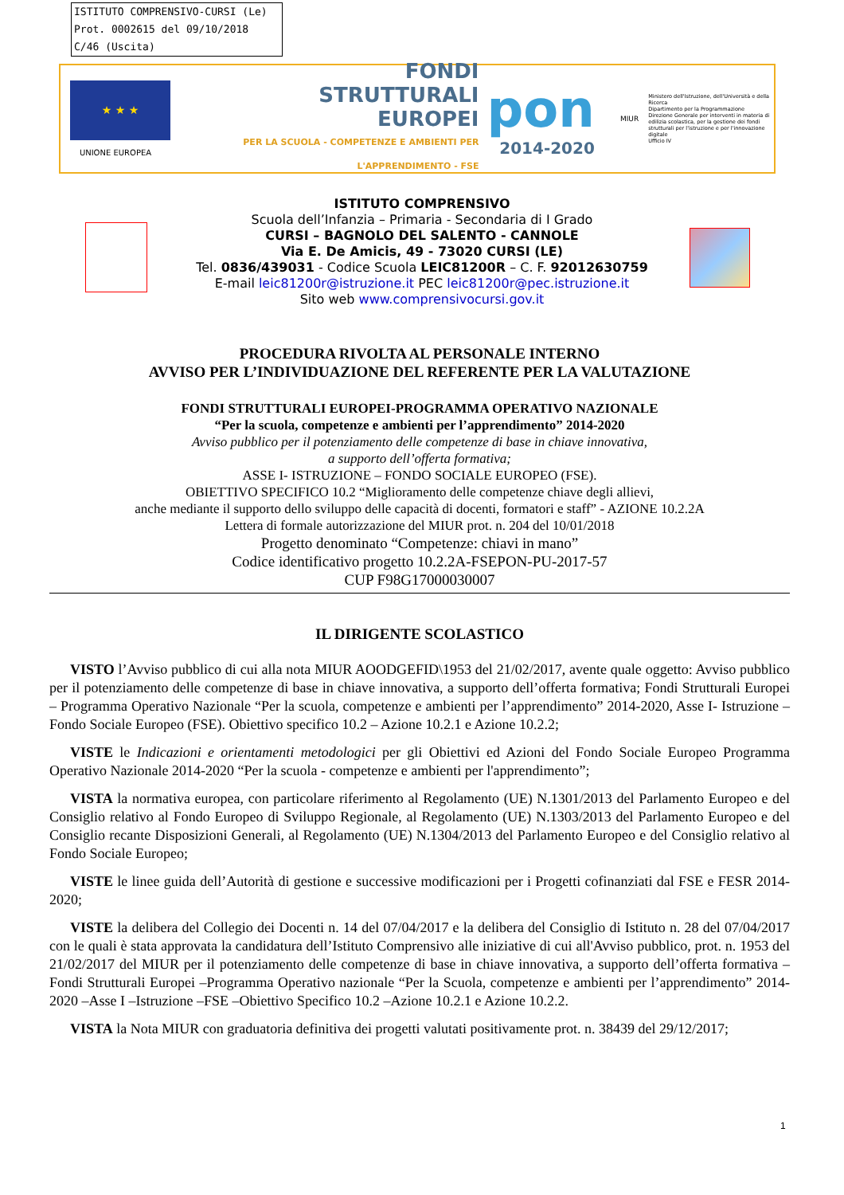ISTITUTO COMPRENSIVO-CURSI (Le)
Prot. 0002615 del 09/10/2018
C/46 (Uscita)
★ ★ ★
UNIONE EUROPEA
FONDI
STRUTTURALI
EUROPEI
PER LA SCUOLA - COMPETENZE E AMBIENTI PER L'APPRENDIMENTO - FSE
pon
2014-2020
MIUR
Ministero dell'Istruzione, dell'Università e della Ricerca
Dipartimento per la Programmazione
Direzione Generale per interventi in materia di edilizia scolastica, per la gestione dei fondi strutturali per l'istruzione e per l'innovazione digitale
Ufficio IV
ISTITUTO COMPRENSIVO
Scuola dell’Infanzia – Primaria - Secondaria di I Grado
CURSI – BAGNOLO DEL SALENTO - CANNOLE
Via E. De Amicis, 49 - 73020 CURSI (LE)
Tel. 0836/439031 - Codice Scuola LEIC81200R – C. F. 92012630759
E-mail leic81200r@istruzione.it PEC leic81200r@pec.istruzione.it
Sito web www.comprensivocursi.gov.it
PROCEDURA RIVOLTA AL PERSONALE INTERNO
AVVISO PER L’INDIVIDUAZIONE DEL REFERENTE PER LA VALUTAZIONE
FONDI STRUTTURALI EUROPEI-PROGRAMMA OPERATIVO NAZIONALE
“Per la scuola, competenze e ambienti per l’apprendimento” 2014-2020
Avviso pubblico per il potenziamento delle competenze di base in chiave innovativa,
a supporto dell’offerta formativa;
ASSE I- ISTRUZIONE – FONDO SOCIALE EUROPEO (FSE).
OBIETTIVO SPECIFICO 10.2 “Miglioramento delle competenze chiave degli allievi,
anche mediante il supporto dello sviluppo delle capacità di docenti, formatori e staff” - AZIONE 10.2.2A
Lettera di formale autorizzazione del MIUR prot. n. 204 del 10/01/2018
Progetto denominato “Competenze: chiavi in mano”
Codice identificativo progetto 10.2.2A-FSEPON-PU-2017-57
CUP F98G17000030007
IL DIRIGENTE SCOLASTICO
VISTO l’Avviso pubblico di cui alla nota MIUR AOODGEFID\1953 del 21/02/2017, avente quale oggetto: Avviso pubblico per il potenziamento delle competenze di base in chiave innovativa, a supporto dell’offerta formativa; Fondi Strutturali Europei – Programma Operativo Nazionale “Per la scuola, competenze e ambienti per l’apprendimento” 2014-2020, Asse I- Istruzione – Fondo Sociale Europeo (FSE). Obiettivo specifico 10.2 – Azione 10.2.1 e Azione 10.2.2;
VISTE le Indicazioni e orientamenti metodologici per gli Obiettivi ed Azioni del Fondo Sociale Europeo Programma Operativo Nazionale 2014-2020 “Per la scuola - competenze e ambienti per l'apprendimento”;
VISTA la normativa europea, con particolare riferimento al Regolamento (UE) N.1301/2013 del Parlamento Europeo e del Consiglio relativo al Fondo Europeo di Sviluppo Regionale, al Regolamento (UE) N.1303/2013 del Parlamento Europeo e del Consiglio recante Disposizioni Generali, al Regolamento (UE) N.1304/2013 del Parlamento Europeo e del Consiglio relativo al Fondo Sociale Europeo;
VISTE le linee guida dell’Autorità di gestione e successive modificazioni per i Progetti cofinanziati dal FSE e FESR 2014-2020;
VISTE la delibera del Collegio dei Docenti n. 14 del 07/04/2017 e la delibera del Consiglio di Istituto n. 28 del 07/04/2017 con le quali è stata approvata la candidatura dell’Istituto Comprensivo alle iniziative di cui all'Avviso pubblico, prot. n. 1953 del 21/02/2017 del MIUR per il potenziamento delle competenze di base in chiave innovativa, a supporto dell’offerta formativa – Fondi Strutturali Europei –Programma Operativo nazionale “Per la Scuola, competenze e ambienti per l’apprendimento” 2014-2020 –Asse I –Istruzione –FSE –Obiettivo Specifico 10.2 –Azione 10.2.1 e Azione 10.2.2.
VISTA la Nota MIUR con graduatoria definitiva dei progetti valutati positivamente prot. n. 38439 del 29/12/2017;
1